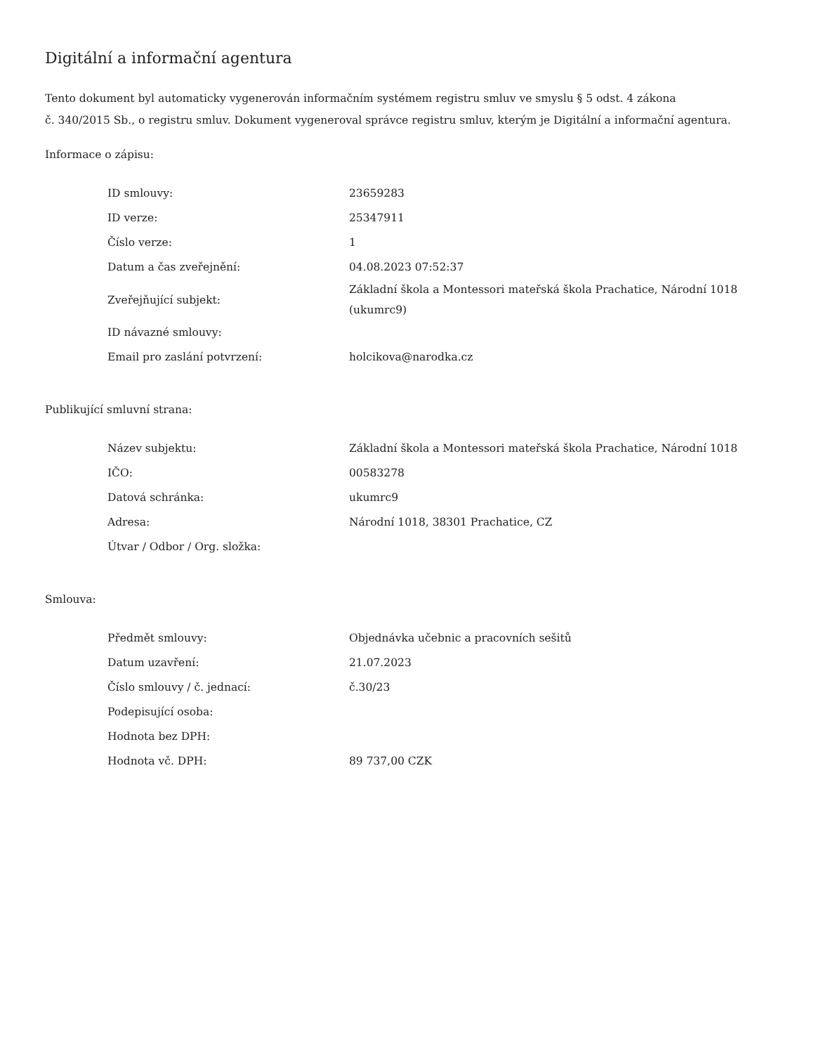Digitální a informační agentura
Tento dokument byl automaticky vygenerován informačním systémem registru smluv ve smyslu § 5 odst. 4 zákona
č. 340/2015 Sb., o registru smluv. Dokument vygeneroval správce registru smluv, kterým je Digitální a informační agentura.
Informace o zápisu:
| ID smlouvy: | 23659283 |
| ID verze: | 25347911 |
| Číslo verze: | 1 |
| Datum a čas zveřejnění: | 04.08.2023 07:52:37 |
| Zveřejňující subjekt: | Základní škola a Montessori mateřská škola Prachatice, Národní 1018 (ukumrc9) |
| ID návazné smlouvy: | |
| Email pro zaslání potvrzení: | holcikova@narodka.cz |
Publikující smluvní strana:
| Název subjektu: | Základní škola a Montessori mateřská škola Prachatice, Národní 1018 |
| IČO: | 00583278 |
| Datová schránka: | ukumrc9 |
| Adresa: | Národní 1018, 38301 Prachatice, CZ |
| Útvar / Odbor / Org. složka: | |
Smlouva:
| Předmět smlouvy: | Objednávka učebnic a pracovních sešitů |
| Datum uzavření: | 21.07.2023 |
| Číslo smlouvy / č. jednací: | č.30/23 |
| Podepisující osoba: | |
| Hodnota bez DPH: | |
| Hodnota vč. DPH: | 89 737,00 CZK |